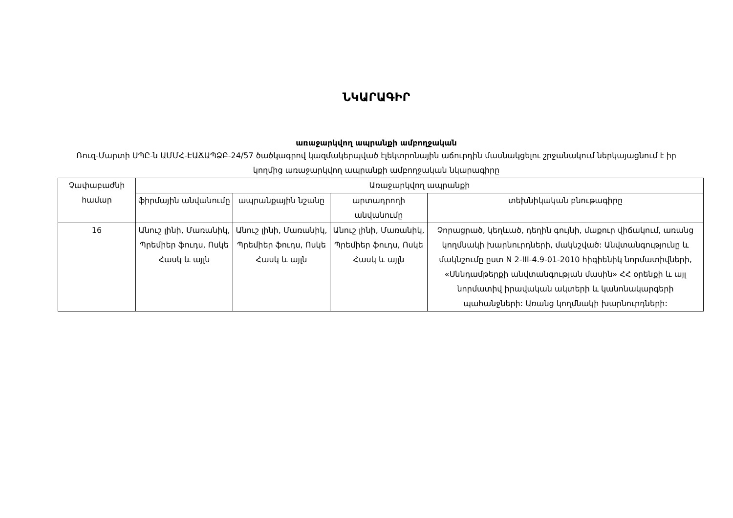ՆԿԱՐԱԳԻՐ
առաջարկվող ապրանքի ամբողջական
Ռուզ-Մարտի ՍՊԸ-ն ԱՄՄՀ-ԷԱՃԱՊՁԲ-24/57 ծածկագրով կազմակերպված էլեկտրոնային աճուրդին մասնակցելու շրջանակում ներկայացնում է իր կողմից առաջարկվող ապրանքի ամբողջական նկարագիրը
| Չափաբաժնի համար | Առաջարկվող ապրանքի | | | |
| --- | --- | --- | --- | --- |
| | ֆիրմային անվանումը | ապրանքային նշանը | արտադրողի անվանումը | տեխնիկական բնութագիրը |
| 16 | Անուշ լինի, Մառանիկ, Պրեմիեր ֆուդս, Ոսկե Հասկ և այլն | Անուշ լինի, Մառանիկ, Պրեմիեր ֆուդս, Ոսկե Հասկ և այլն | Անուշ լինի, Մառանիկ, Պրեմիեր ֆուդս, Ոսկե Հասկ և այլն | Չորացրած, կեղևած, դեղին գույնի, մաքուր վիճակում, առանց կողմնակի խարնուրդների, մակնշված: Անվտանգությունը և մակնշումը ըստ N 2-III-4.9-01-2010 հիգիենիկ նորմատիվների, «Սննդամթերքի անվտանգության մասին» ՀՀ օրենքի և այլ նորմատիվ իրավական ակտերի և կանոնակարգերի պահանջների: Առանց կողմնակի խարնուրդների: |